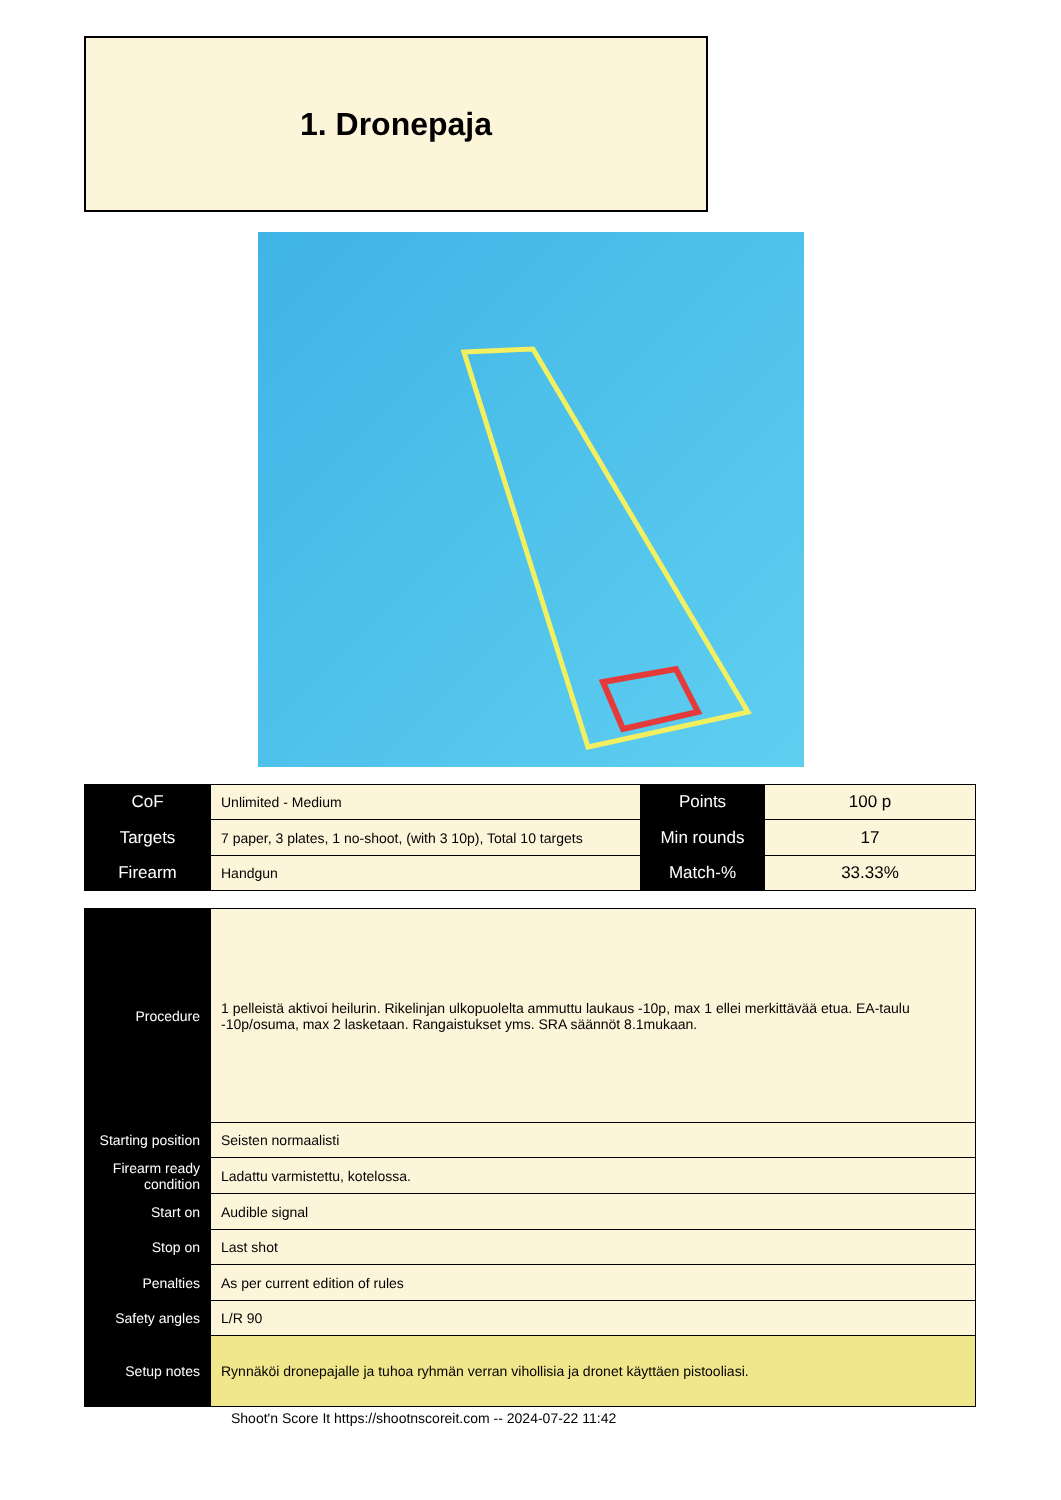1. Dronepaja
| CoF | Unlimited - Medium | Points | 100 p |
| Targets | 7 paper, 3 plates, 1 no-shoot, (with 3 10p), Total 10 targets | Min rounds | 17 |
| Firearm | Handgun | Match-% | 33.33% |
| Procedure | 1 pelleistä aktivoi heilurin. Rikelinjan ulkopuolelta ammuttu laukaus -10p, max 1 ellei merkittävää etua. EA-taulu -10p/osuma, max 2 lasketaan. Rangaistukset yms. SRA säännöt 8.1mukaan. |
| Starting position | Seisten normaalisti |
| Firearm ready condition | Ladattu varmistettu, kotelossa. |
| Start on | Audible signal |
| Stop on | Last shot |
| Penalties | As per current edition of rules |
| Safety angles | L/R 90 |
| Setup notes | Rynnäköi dronepajalle ja tuhoa ryhmän verran vihollisia ja dronet käyttäen pistooliasi. |
Shoot'n Score It https://shootnscoreit.com -- 2024-07-22 11:42